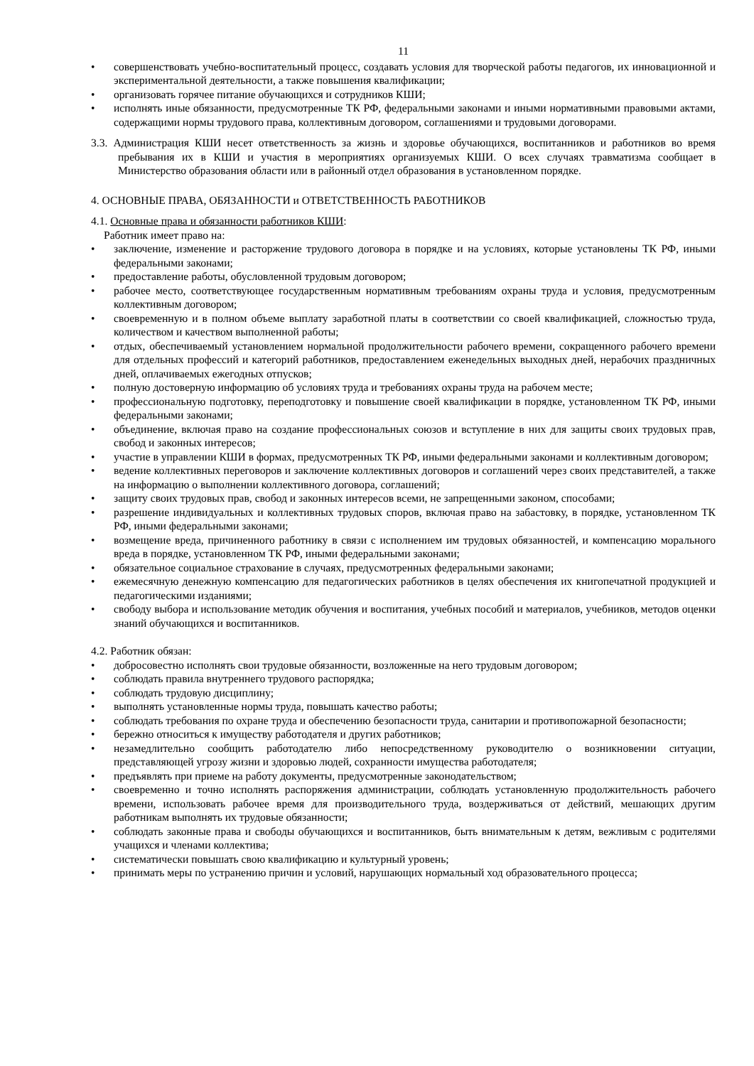11
• совершенствовать учебно-воспитательный процесс, создавать условия для творческой работы педагогов, их инновационной и экспериментальной деятельности, а также повышения квалификации;
• организовать горячее питание обучающихся и сотрудников КШИ;
• исполнять иные обязанности, предусмотренные ТК РФ, федеральными законами и иными нормативными правовыми актами, содержащими нормы трудового права, коллективным договором, соглашениями и трудовыми договорами.
3.3. Администрация КШИ несет ответственность за жизнь и здоровье обучающихся, воспитанников и работников во время пребывания их в КШИ и участия в мероприятиях организуемых КШИ. О всех случаях травматизма сообщает в Министерство образования области или в районный отдел образования в установленном порядке.
4. ОСНОВНЫЕ ПРАВА, ОБЯЗАННОСТИ и ОТВЕТСТВЕННОСТЬ РАБОТНИКОВ
4.1. Основные права и обязанности работников КШИ:
Работник имеет право на:
• заключение, изменение и расторжение трудового договора в порядке и на условиях, которые установлены ТК РФ, иными федеральными законами;
• предоставление работы, обусловленной трудовым договором;
• рабочее место, соответствующее государственным нормативным требованиям охраны труда и условия, предусмотренным коллективным договором;
• своевременную и в полном объеме выплату заработной платы в соответствии со своей квалификацией, сложностью труда, количеством и качеством выполненной работы;
• отдых, обеспечиваемый установлением нормальной продолжительности рабочего времени, сокращенного рабочего времени для отдельных профессий и категорий работников, предоставлением еженедельных выходных дней, нерабочих праздничных дней, оплачиваемых ежегодных отпусков;
• полную достоверную информацию об условиях труда и требованиях охраны труда на рабочем месте;
• профессиональную подготовку, переподготовку и повышение своей квалификации в порядке, установленном ТК РФ, иными федеральными законами;
• объединение, включая право на создание профессиональных союзов и вступление в них для защиты своих трудовых прав, свобод и законных интересов;
• участие в управлении КШИ в формах, предусмотренных ТК РФ, иными федеральными законами и коллективным договором;
• ведение коллективных переговоров и заключение коллективных договоров и соглашений через своих представителей, а также на информацию о выполнении коллективного договора, соглашений;
• защиту своих трудовых прав, свобод и законных интересов всеми, не запрещенными законом, способами;
• разрешение индивидуальных и коллективных трудовых споров, включая право на забастовку, в порядке, установленном ТК РФ, иными федеральными законами;
• возмещение вреда, причиненного работнику в связи с исполнением им трудовых обязанностей, и компенсацию морального вреда в порядке, установленном ТК РФ, иными федеральными законами;
• обязательное социальное страхование в случаях, предусмотренных федеральными законами;
• ежемесячную денежную компенсацию для педагогических работников в целях обеспечения их книгопечатной продукцией и педагогическими изданиями;
• свободу выбора и использование методик обучения и воспитания, учебных пособий и материалов, учебников, методов оценки знаний обучающихся и воспитанников.
4.2. Работник обязан:
• добросовестно исполнять свои трудовые обязанности, возложенные на него трудовым договором;
• соблюдать правила внутреннего трудового распорядка;
• соблюдать трудовую дисциплину;
• выполнять установленные нормы труда, повышать качество работы;
• соблюдать требования по охране труда и обеспечению безопасности труда, санитарии и противопожарной безопасности;
• бережно относиться к имуществу работодателя и других работников;
• незамедлительно сообщить работодателю либо непосредственному руководителю о возникновении ситуации, представляющей угрозу жизни и здоровью людей, сохранности имущества работодателя;
• предъявлять при приеме на работу документы, предусмотренные законодательством;
• своевременно и точно исполнять распоряжения администрации, соблюдать установленную продолжительность рабочего времени, использовать рабочее время для производительного труда, воздерживаться от действий, мешающих другим работникам выполнять их трудовые обязанности;
• соблюдать законные права и свободы обучающихся и воспитанников, быть внимательным к детям, вежливым с родителями учащихся и членами коллектива;
• систематически повышать свою квалификацию и культурный уровень;
• принимать меры по устранению причин и условий, нарушающих нормальный ход образовательного процесса;